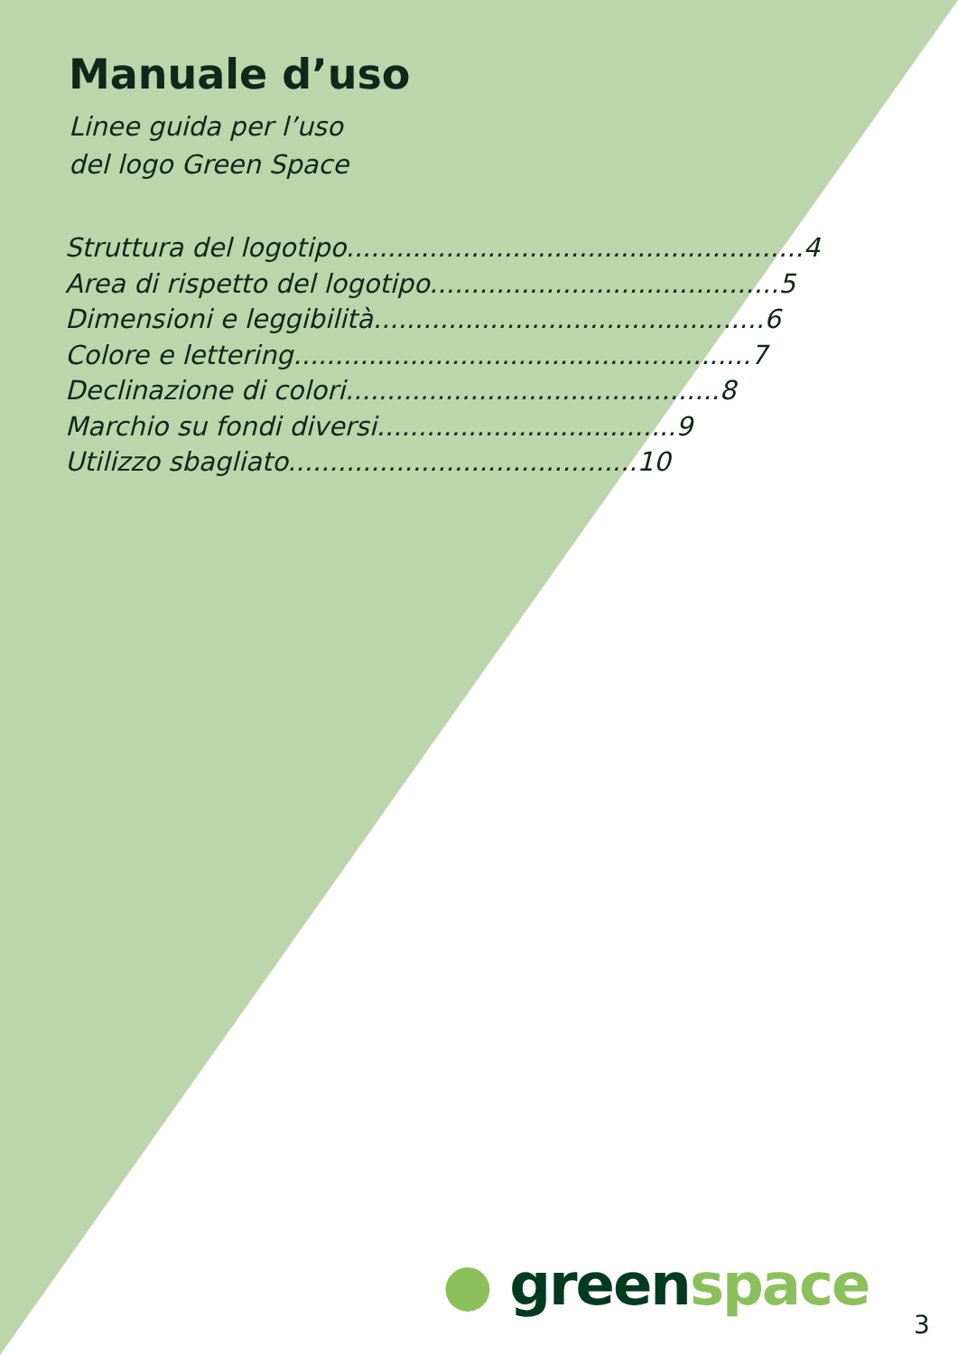Manuale d’uso
Linee guida per l’uso
del logo Green Space
Struttura del logotipo.......................................................4
Area di rispetto del logotipo..........................................5
Dimensioni e leggibilità...............................................6
Colore e lettering.......................................................7
Declinazione di colori.............................................8
Marchio su fondi diversi....................................9
Utilizzo sbagliato..........................................10
● green space
3